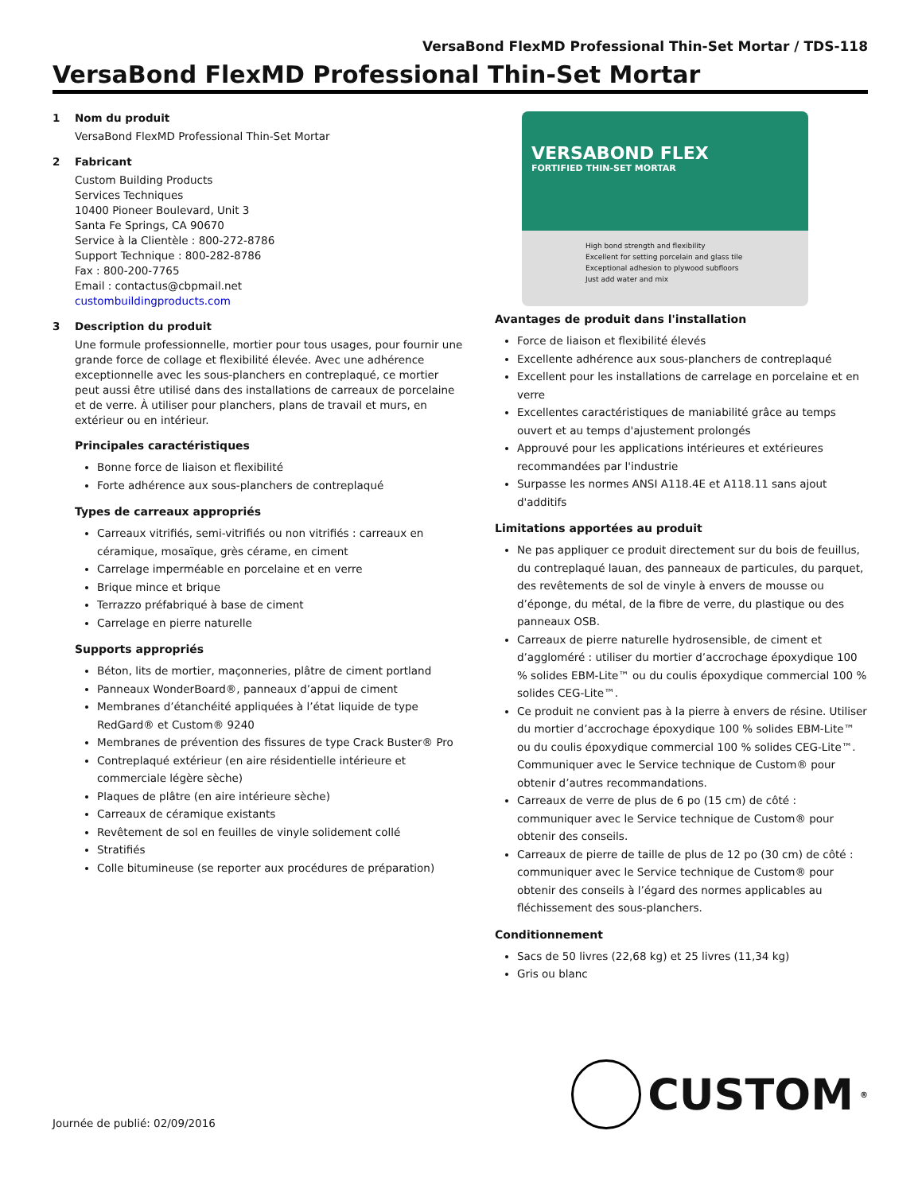VersaBond FlexMD Professional Thin-Set Mortar / TDS-118
VersaBond FlexMD Professional Thin-Set Mortar
1 Nom du produit
VersaBond FlexMD Professional Thin-Set Mortar
2 Fabricant
Custom Building Products
Services Techniques
10400 Pioneer Boulevard, Unit 3
Santa Fe Springs, CA 90670
Service à la Clientèle : 800-272-8786
Support Technique : 800-282-8786
Fax : 800-200-7765
Email : contactus@cbpmail.net
custombuildingproducts.com
3 Description du produit
Une formule professionnelle, mortier pour tous usages, pour fournir une grande force de collage et flexibilité élevée. Avec une adhérence exceptionnelle avec les sous-planchers en contreplaqué, ce mortier peut aussi être utilisé dans des installations de carreaux de porcelaine et de verre. À utiliser pour planchers, plans de travail et murs, en extérieur ou en intérieur.
Principales caractéristiques
Bonne force de liaison et flexibilité
Forte adhérence aux sous-planchers de contreplaqué
Types de carreaux appropriés
Carreaux vitrifiés, semi-vitrifiés ou non vitrifiés : carreaux en céramique, mosaïque, grès cérame, en ciment
Carrelage imperméable en porcelaine et en verre
Brique mince et brique
Terrazzo préfabriqué à base de ciment
Carrelage en pierre naturelle
Supports appropriés
Béton, lits de mortier, maçonneries, plâtre de ciment portland
Panneaux WonderBoard®, panneaux d’appui de ciment
Membranes d’étanchéité appliquées à l’état liquide de type RedGard® et Custom® 9240
Membranes de prévention des fissures de type Crack Buster® Pro
Contreplaqué extérieur (en aire résidentielle intérieure et commerciale légère sèche)
Plaques de plâtre (en aire intérieure sèche)
Carreaux de céramique existants
Revêtement de sol en feuilles de vinyle solidement collé
Stratifiés
Colle bitumineuse (se reporter aux procédures de préparation)
VERSABOND FLEX
FORTIFIED THIN-SET MORTAR
High bond strength and flexibility
Excellent for setting porcelain and glass tile
Exceptional adhesion to plywood subfloors
Just add water and mix
Avantages de produit dans l'installation
Force de liaison et flexibilité élevés
Excellente adhérence aux sous-planchers de contreplaqué
Excellent pour les installations de carrelage en porcelaine et en verre
Excellentes caractéristiques de maniabilité grâce au temps ouvert et au temps d'ajustement prolongés
Approuvé pour les applications intérieures et extérieures recommandées par l'industrie
Surpasse les normes ANSI A118.4E et A118.11 sans ajout d'additifs
Limitations apportées au produit
Ne pas appliquer ce produit directement sur du bois de feuillus, du contreplaqué lauan, des panneaux de particules, du parquet, des revêtements de sol de vinyle à envers de mousse ou d’éponge, du métal, de la fibre de verre, du plastique ou des panneaux OSB.
Carreaux de pierre naturelle hydrosensible, de ciment et d’aggloméré : utiliser du mortier d’accrochage époxydique 100 % solides EBM-Lite™ ou du coulis époxydique commercial 100 % solides CEG-Lite™.
Ce produit ne convient pas à la pierre à envers de résine. Utiliser du mortier d’accrochage époxydique 100 % solides EBM-Lite™ ou du coulis époxydique commercial 100 % solides CEG-Lite™. Communiquer avec le Service technique de Custom® pour obtenir d’autres recommandations.
Carreaux de verre de plus de 6 po (15 cm) de côté : communiquer avec le Service technique de Custom® pour obtenir des conseils.
Carreaux de pierre de taille de plus de 12 po (30 cm) de côté : communiquer avec le Service technique de Custom® pour obtenir des conseils à l’égard des normes applicables au fléchissement des sous-planchers.
Conditionnement
Sacs de 50 livres (22,68 kg) et 25 livres (11,34 kg)
Gris ou blanc
Journée de publié: 02/09/2016
CUSTOM<sup>®</sup>